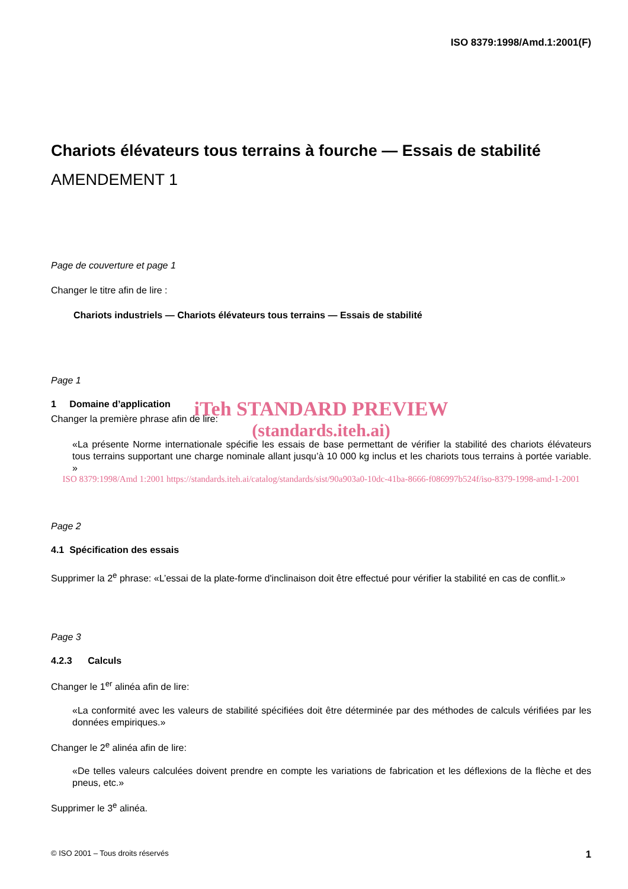ISO 8379:1998/Amd.1:2001(F)
Chariots élévateurs tous terrains à fourche — Essais de stabilité
AMENDEMENT 1
Page de couverture et page 1
Changer le titre afin de lire :
Chariots industriels — Chariots élévateurs tous terrains — Essais de stabilité
Page 1
1 Domaine d’application
iTeh STANDARD PREVIEW
(standards.iteh.ai)
Changer la première phrase afin de lire:
«La présente Norme internationale spécifie les essais de base permettant de vérifier la stabilité des chariots élévateurs tous terrains supportant une charge nominale allant jusqu’à 10 000 kg inclus et les chariots tous terrains à portée variable. »
ISO 8379:1998/Amd 1:2001 https://standards.iteh.ai/catalog/standards/sist/90a903a0-10dc-41ba-8666-f086997b524f/iso-8379-1998-amd-1-2001
Page 2
4.1 Spécification des essais
Supprimer la 2<sup>e</sup> phrase: «L’essai de la plate-forme d'inclinaison doit être effectué pour vérifier la stabilité en cas de conflit.»
Page 3
4.2.3 Calculs
Changer le 1<sup>er</sup> alinéa afin de lire:
«La conformité avec les valeurs de stabilité spécifiées doit être déterminée par des méthodes de calculs vérifiées par les données empiriques.»
Changer le 2<sup>e</sup> alinéa afin de lire:
«De telles valeurs calculées doivent prendre en compte les variations de fabrication et les déflexions de la flèche et des pneus, etc.»
Supprimer le 3<sup>e</sup> alinéa.
© ISO 2001 – Tous droits réservés 1